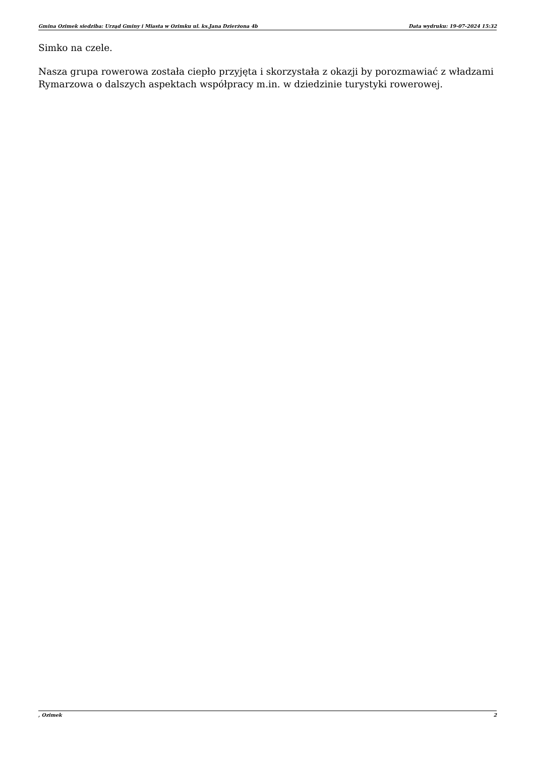Gmina Ozimek siedziba: Urząd Gminy i Miasta w Ozimku ul. ks.Jana Dzierżona 4b Data wydruku: 19-07-2024 15:32
Simko na czele.
Nasza grupa rowerowa została ciepło przyjęta i skorzystała z okazji by porozmawiać z władzami Rymarzowa o dalszych aspektach współpracy m.in. w dziedzinie turystyki rowerowej.
, Ozimek 2